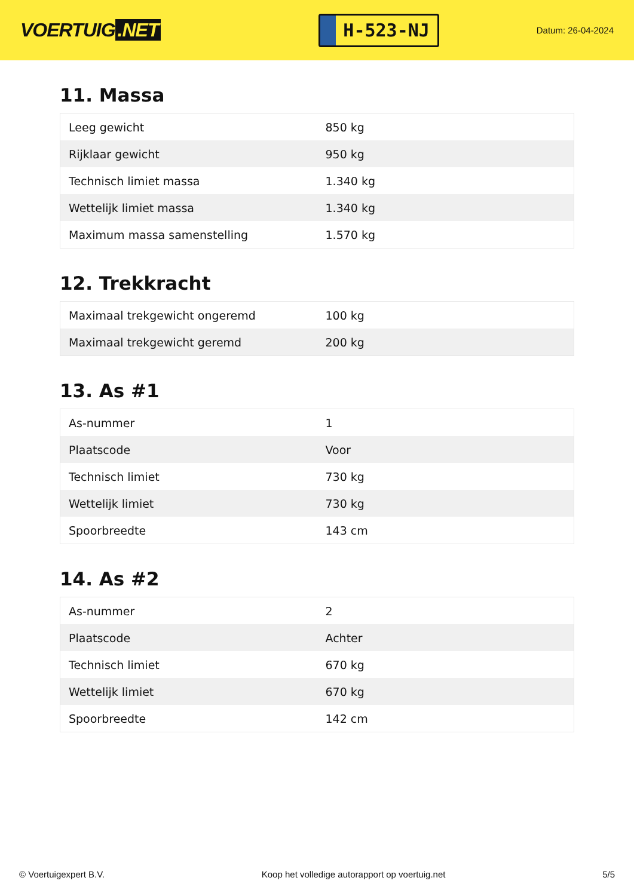VOERTUIG.NET
H-523-NJ
Datum: 26-04-2024
11. Massa
| Leeg gewicht | 850 kg |
| Rijklaar gewicht | 950 kg |
| Technisch limiet massa | 1.340 kg |
| Wettelijk limiet massa | 1.340 kg |
| Maximum massa samenstelling | 1.570 kg |
12. Trekkracht
| Maximaal trekgewicht ongeremd | 100 kg |
| Maximaal trekgewicht geremd | 200 kg |
13. As #1
| As-nummer | 1 |
| Plaatscode | Voor |
| Technisch limiet | 730 kg |
| Wettelijk limiet | 730 kg |
| Spoorbreedte | 143 cm |
14. As #2
| As-nummer | 2 |
| Plaatscode | Achter |
| Technisch limiet | 670 kg |
| Wettelijk limiet | 670 kg |
| Spoorbreedte | 142 cm |
© Voertuigexpert B.V. Koop het volledige autorapport op voertuig.net 5/5